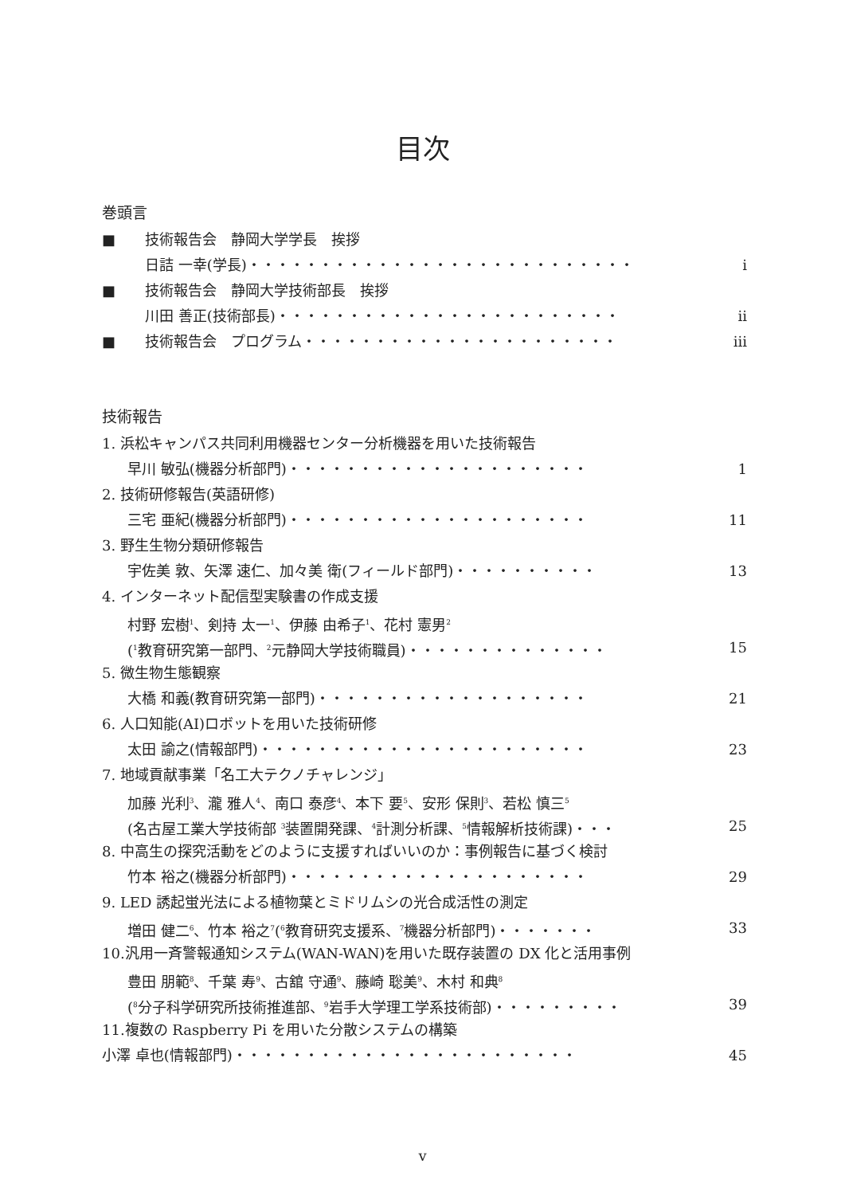目次
巻頭言
■ 技術報告会　静岡大学学長　挨拶
日詰 一幸(学長)・・・・・・・・・・・・・・・・・・・・・・・・・・・ i
■ 技術報告会　静岡大学技術部長　挨拶
川田 善正(技術部長)・・・・・・・・・・・・・・・・・・・・・・・・ ii
■ 技術報告会　プログラム・・・・・・・・・・・・・・・・・・・・・・ iii
技術報告
1. 浜松キャンパス共同利用機器センター分析機器を用いた技術報告
早川 敏弘(機器分析部門)・・・・・・・・・・・・・・・・・・・・・ 1
2. 技術研修報告(英語研修)
三宅 亜紀(機器分析部門)・・・・・・・・・・・・・・・・・・・・・ 11
3. 野生生物分類研修報告
宇佐美 敦、矢澤 速仁、加々美 衛(フィールド部門)・・・・・・・・・・ 13
4. インターネット配信型実験書の作成支援
村野 宏樹<sup>1</sup>、剣持 太一<sup>1</sup>、伊藤 由希子<sup>1</sup>、花村 憲男<sup>2</sup>
(<sup>1</sup>教育研究第一部門、<sup>2</sup>元静岡大学技術職員)・・・・・・・・・・・・・・ 15
5. 微生物生態観察
大橋 和義(教育研究第一部門)・・・・・・・・・・・・・・・・・・・ 21
6. 人口知能(AI)ロボットを用いた技術研修
太田 諭之(情報部門)・・・・・・・・・・・・・・・・・・・・・・・ 23
7. 地域貢献事業「名工大テクノチャレンジ」
加藤 光利<sup>3</sup>、瀧 雅人<sup>4</sup>、南口 泰彦<sup>4</sup>、本下 要<sup>5</sup>、安形 保則<sup>3</sup>、若松 慎三<sup>5</sup>
(名古屋工業大学技術部 <sup>3</sup>装置開発課、<sup>4</sup>計測分析課、<sup>5</sup>情報解析技術課)・・・ 25
8. 中高生の探究活動をどのように支援すればいいのか：事例報告に基づく検討
竹本 裕之(機器分析部門)・・・・・・・・・・・・・・・・・・・・・ 29
9. LED 誘起蛍光法による植物葉とミドリムシの光合成活性の測定
増田 健二<sup>6</sup>、竹本 裕之<sup>7</sup>(<sup>6</sup>教育研究支援系、<sup>7</sup>機器分析部門)・・・・・・・ 33
10.汎用一斉警報通知システム(WAN-WAN)を用いた既存装置の DX 化と活用事例
豊田 朋範<sup>8</sup>、千葉 寿<sup>9</sup>、古舘 守通<sup>9</sup>、藤崎 聡美<sup>9</sup>、木村 和典<sup>8</sup>
(<sup>8</sup>分子科学研究所技術推進部、<sup>9</sup>岩手大学理工学系技術部)・・・・・・・・・ 39
11.複数の Raspberry Pi を用いた分散システムの構築
小澤 卓也(情報部門)・・・・・・・・・・・・・・・・・・・・・・・・ 45
v